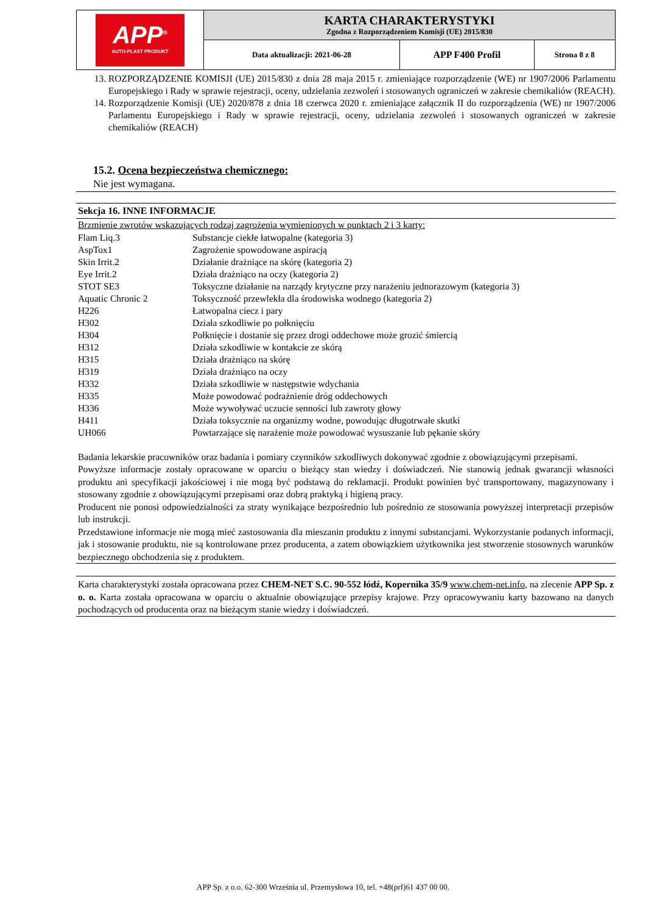| APP<sup>®</sup> AUTO-PLAST PRODUKT | KARTA CHARAKTERYSTYKI Zgodna z Rozporządzeniem Komisji (UE) 2015/830 | | |
| | Data aktualizacji: 2021-06-28 | APP F400 Profil | Strona 8 z 8 |
13. ROZPORZĄDZENIE KOMISJI (UE) 2015/830 z dnia 28 maja 2015 r. zmieniające rozporządzenie (WE) nr 1907/2006 Parlamentu Europejskiego i Rady w sprawie rejestracji, oceny, udzielania zezwoleń i stosowanych ograniczeń w zakresie chemikaliów (REACH).
14. Rozporządzenie Komisji (UE) 2020/878 z dnia 18 czerwca 2020 r. zmieniające załącznik II do rozporządzenia (WE) nr 1907/2006 Parlamentu Europejskiego i Rady w sprawie rejestracji, oceny, udzielania zezwoleń i stosowanych ograniczeń w zakresie chemikaliów (REACH)
15.2. Ocena bezpieczeństwa chemicznego:
Nie jest wymagana.
Sekcja 16. INNE INFORMACJE
Brzmienie zwrotów wskazujących rodzaj zagrożenia wymienionych w punktach 2 i 3 karty:
| Flam Liq.3 | Substancje ciekłe łatwopalne (kategoria 3) |
| AspTox1 | Zagrożenie spowodowane aspiracją |
| Skin Irrit.2 | Działanie drażniące na skórę (kategoria 2) |
| Eye Irrit.2 | Działa drażniąco na oczy (kategoria 2) |
| STOT SE3 | Toksyczne działanie na narządy krytyczne przy narażeniu jednorazowym (kategoria 3) |
| Aquatic Chronic 2 | Toksyczność przewlekła dla środowiska wodnego (kategoria 2) |
| H226 | Łatwopalna ciecz i pary |
| H302 | Działa szkodliwie po połknięciu |
| H304 | Połknięcie i dostanie się przez drogi oddechowe może grozić śmiercią |
| H312 | Działa szkodliwie w kontakcie ze skórą |
| H315 | Działa drażniąco na skórę |
| H319 | Działa drażniąco na oczy |
| H332 | Działa szkodliwie w następstwie wdychania |
| H335 | Może powodować podrażnienie dróg oddechowych |
| H336 | Może wywoływać uczucie senności lub zawroty głowy |
| H411 | Działa toksycznie na organizmy wodne, powodując długotrwałe skutki |
| UH066 | Powtarzające się narażenie może powodować wysuszanie lub pękanie skóry |
Badania lekarskie pracowników oraz badania i pomiary czynników szkodliwych dokonywać zgodnie z obowiązującymi przepisami.
Powyższe informacje zostały opracowane w oparciu o bieżący stan wiedzy i doświadczeń. Nie stanowią jednak gwarancji własności produktu ani specyfikacji jakościowej i nie mogą być podstawą do reklamacji. Produkt powinien być transportowany, magazynowany i stosowany zgodnie z obowiązującymi przepisami oraz dobrą praktyką i higieną pracy.
Producent nie ponosi odpowiedzialności za straty wynikające bezpośrednio lub pośrednio ze stosowania powyższej interpretacji przepisów lub instrukcji.
Przedstawione informacje nie mogą mieć zastosowania dla mieszanin produktu z innymi substancjami. Wykorzystanie podanych informacji, jak i stosowanie produktu, nie są kontrolowane przez producenta, a zatem obowiązkiem użytkownika jest stworzenie stosownych warunków bezpiecznego obchodzenia się z produktem.
Karta charakterystyki została opracowana przez CHEM-NET S.C. 90-552 łódź, Kopernika 35/9 www.chem-net.info, na zlecenie APP Sp. z o. o. Karta została opracowana w oparciu o aktualnie obowiązujące przepisy krajowe. Przy opracowywaniu karty bazowano na danych pochodzących od producenta oraz na bieżącym stanie wiedzy i doświadczeń.
APP Sp. z o.o. 62-300 Września ul. Przemysłowa 10, tel. +48(prf)61 437 00 00.